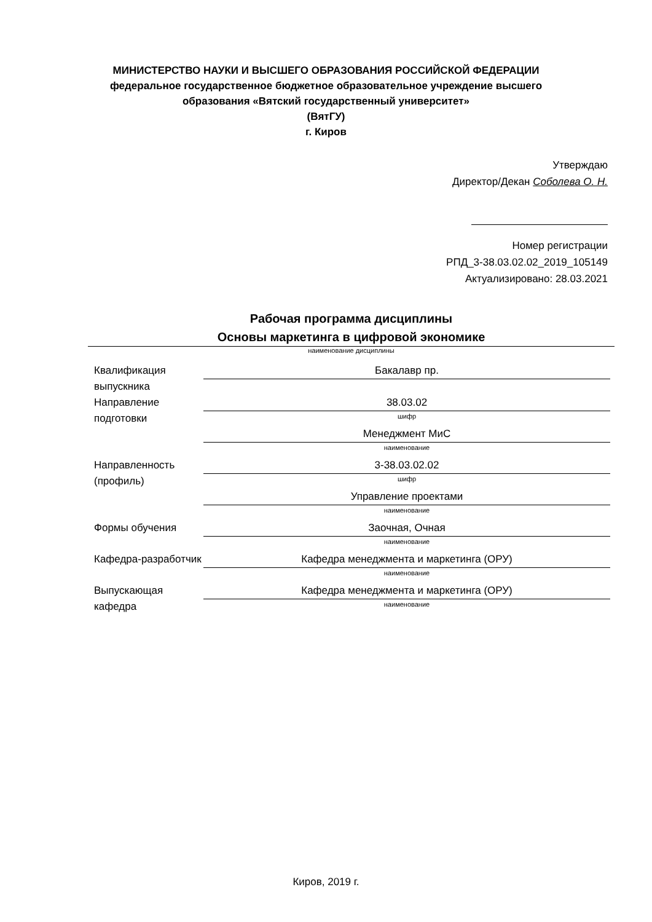МИНИСТЕРСТВО НАУКИ И ВЫСШЕГО ОБРАЗОВАНИЯ РОССИЙСКОЙ ФЕДЕРАЦИИ
федеральное государственное бюджетное образовательное учреждение высшего образования «Вятский государственный университет»
(ВятГУ)
г. Киров
Утверждаю
Директор/Декан Соболева О. Н.
Номер регистрации
РПД_3-38.03.02.02_2019_105149
Актуализировано: 28.03.2021
Рабочая программа дисциплины
Основы маркетинга в цифровой экономике
наименование дисциплины
Квалификация выпускника
Бакалавр пр.
Направление подготовки
38.03.02
шифр
Менеджмент МиС
наименование
Направленность (профиль)
3-38.03.02.02
шифр
Управление проектами
наименование
Формы обучения Заочная, Очная
наименование
Кафедра-разработчик
Кафедра менеджмента и маркетинга (ОРУ)
наименование
Выпускающая кафедра
Кафедра менеджмента и маркетинга (ОРУ)
наименование
Киров, 2019 г.